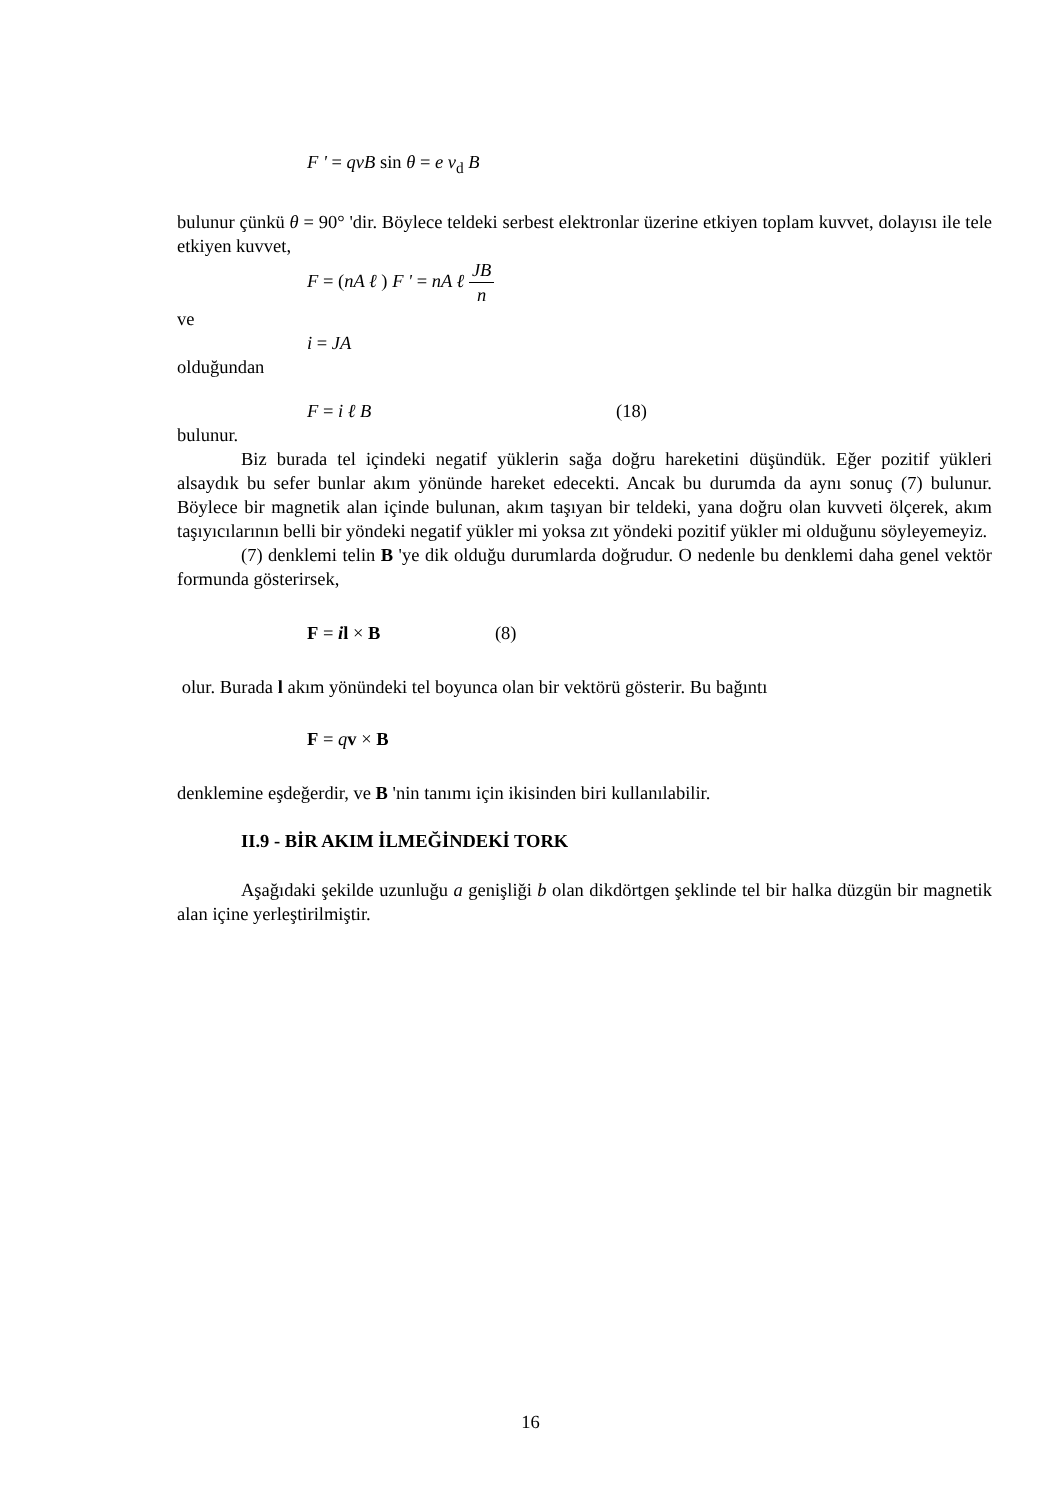F ' = qvB sin θ = e v<sub>d</sub> B
bulunur çünkü θ = 90° 'dir. Böylece teldeki serbest elektronlar üzerine etkiyen toplam kuvvet, dolayısı ile tele etkiyen kuvvet,
F = (nA ℓ ) F ' = nA ℓ JB n
ve
i = JA
olduğundan
F = i ℓ B (18)
bulunur.
Biz burada tel içindeki negatif yüklerin sağa doğru hareketini düşündük. Eğer pozitif yükleri alsaydık bu sefer bunlar akım yönünde hareket edecekti. Ancak bu durumda da aynı sonuç (7) bulunur. Böylece bir magnetik alan içinde bulunan, akım taşıyan bir teldeki, yana doğru olan kuvveti ölçerek, akım taşıyıcılarının belli bir yöndeki negatif yükler mi yoksa zıt yöndeki pozitif yükler mi olduğunu söyleyemeyiz.
(7) denklemi telin B 'ye dik olduğu durumlarda doğrudur. O nedenle bu denklemi daha genel vektör formunda gösterirsek,
F = il × B (8)
olur. Burada l akım yönündeki tel boyunca olan bir vektörü gösterir. Bu bağıntı
F = qv × B
denklemine eşdeğerdir, ve B 'nin tanımı için ikisinden biri kullanılabilir.
II.9 - BİR AKIM İLMEĞİNDEKİ TORK
Aşağıdaki şekilde uzunluğu a genişliği b olan dikdörtgen şeklinde tel bir halka düzgün bir magnetik alan içine yerleştirilmiştir.
16